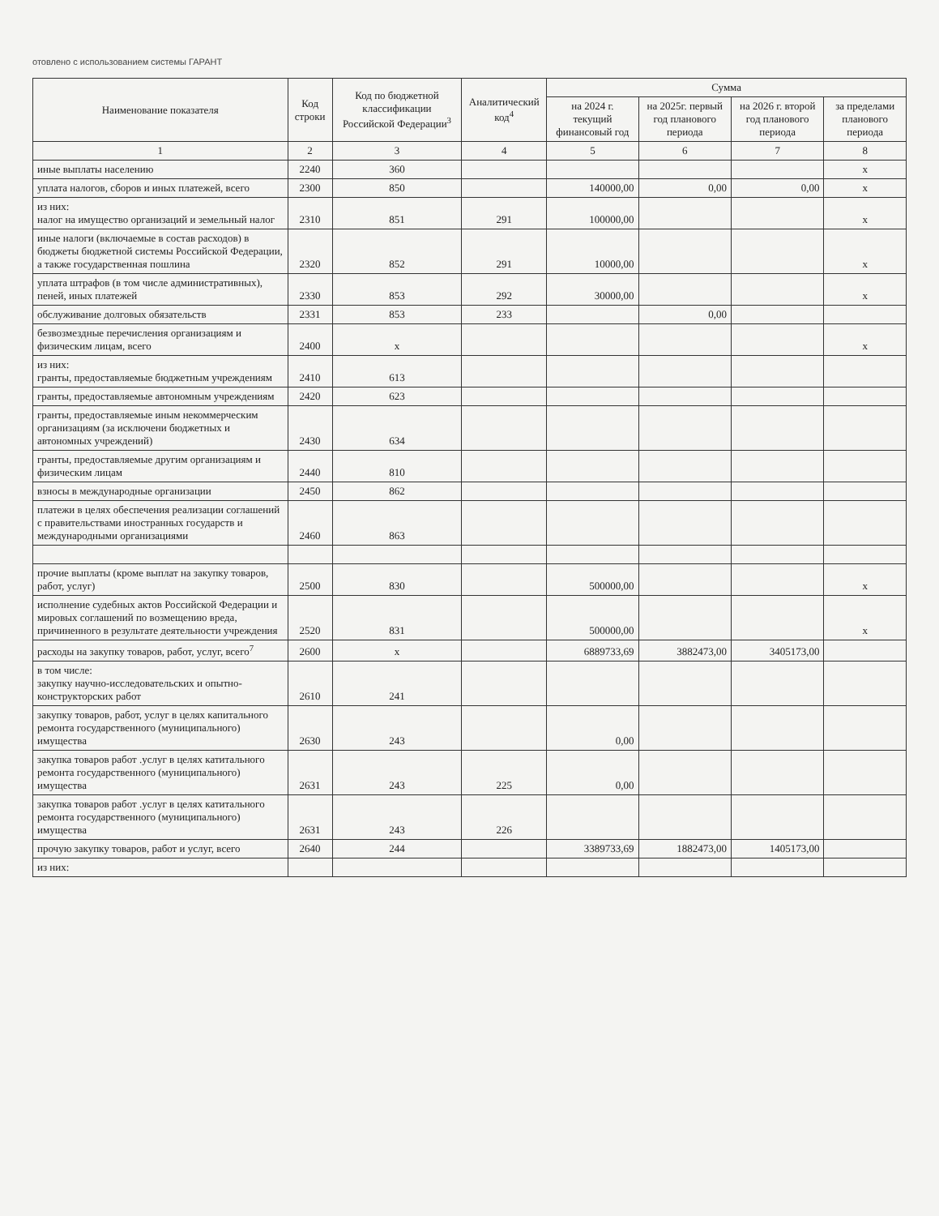отовлено с использованием системы ГАРАНТ
| Наименование показателя | Код строки | Код по бюджетной классификации Российской Федерации<sup>3</sup> | Аналитический код<sup>4</sup> | Сумма | | | |
| --- | --- | --- | --- | --- | --- | --- | --- |
| | | | | на 2024 г. текущий финансовый год | на 2025г. первый год планового периода | на 2026 г. второй год планового периода | за пределами планового периода |
| 1 | 2 | 3 | 4 | 5 | 6 | 7 | 8 |
| иные выплаты населению | 2240 | 360 | | | | | x |
| уплата налогов, сборов и иных платежей, всего | 2300 | 850 | | 140000,00 | 0,00 | 0,00 | x |
| из них: налог на имущество организаций и земельный налог | 2310 | 851 | 291 | 100000,00 | | | x |
| иные налоги (включаемые в состав расходов) в бюджеты бюджетной системы Российской Федерации, а также государственная пошлина | 2320 | 852 | 291 | 10000,00 | | | x |
| уплата штрафов (в том числе административных), пеней, иных платежей | 2330 | 853 | 292 | 30000,00 | | | x |
| обслуживание долговых обязательств | 2331 | 853 | 233 | | 0,00 | | |
| безвозмездные перечисления организациям и физическим лицам, всего | 2400 | x | | | | | x |
| из них: гранты, предоставляемые бюджетным учреждениям | 2410 | 613 | | | | | |
| гранты, предоставляемые автономным учреждениям | 2420 | 623 | | | | | |
| гранты, предоставляемые иным некоммерческим организациям (за исключени бюджетных и автономных учреждений) | 2430 | 634 | | | | | |
| гранты, предоставляемые другим организациям и физическим лицам | 2440 | 810 | | | | | |
| взносы в международные организации | 2450 | 862 | | | | | |
| платежи в целях обеспечения реализации соглашений с правительствами иностранных государств и международными организациями | 2460 | 863 | | | | | |
| прочие выплаты (кроме выплат на закупку товаров, работ, услуг) | 2500 | 830 | | 500000,00 | | | x |
| исполнение судебных актов Российской Федерации и мировых соглашений по возмещению вреда, причиненного в результате деятельности учреждения | 2520 | 831 | | 500000,00 | | | x |
| расходы на закупку товаров, работ, услуг, всего<sup>7</sup> | 2600 | x | | 6889733,69 | 3882473,00 | 3405173,00 | |
| в том числе: закупку научно-исследовательских и опытно-конструкторских работ | 2610 | 241 | | | | | |
| закупку товаров, работ, услуг в целях капитального ремонта государственного (муниципального) имущества | 2630 | 243 | | 0,00 | | | |
| закупка товаров работ .услуг в целях катитального ремонта государственного (муниципального) имущества | 2631 | 243 | 225 | 0,00 | | | |
| закупка товаров работ .услуг в целях катитального ремонта государственного (муниципального) имущества | 2631 | 243 | 226 | | | | |
| прочую закупку товаров, работ и услуг, всего | 2640 | 244 | | 3389733,69 | 1882473,00 | 1405173,00 | |
| из них: | | | | | | | |